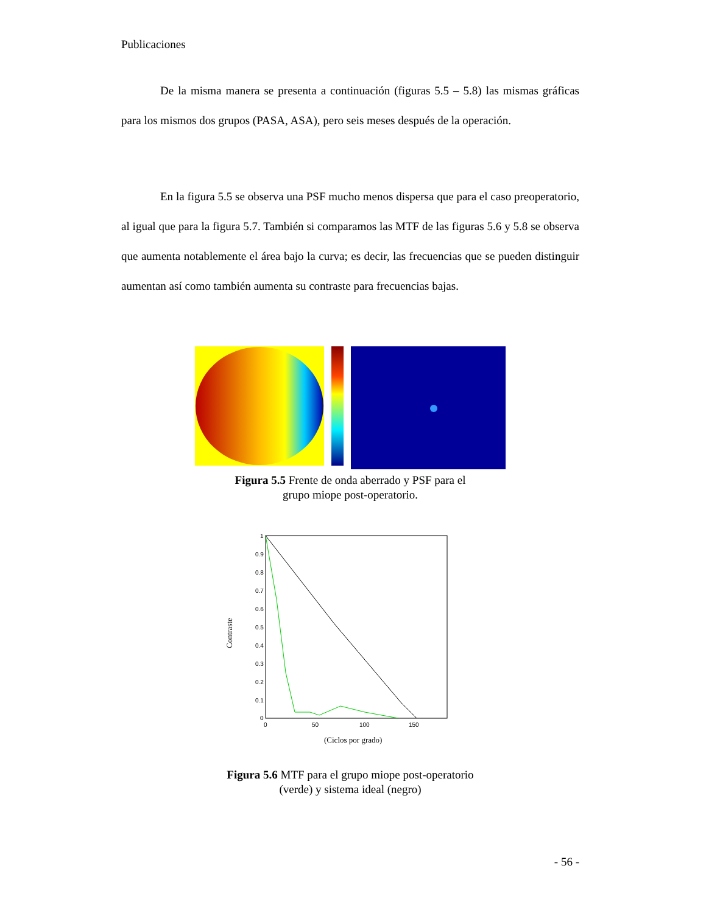Publicaciones
De la misma manera se presenta a continuación (figuras 5.5 – 5.8) las mismas gráficas para los mismos dos grupos (PASA, ASA), pero seis meses después de la operación.
En la figura 5.5 se observa una PSF mucho menos dispersa que para el caso preoperatorio, al igual que para la figura 5.7. También si comparamos las MTF de las figuras 5.6 y 5.8 se observa que aumenta notablemente el área bajo la curva; es decir, las frecuencias que se pueden distinguir aumentan así como también aumenta su contraste para frecuencias bajas.
Figura 5.5 Frente de onda aberrado y PSF para el
grupo miope post-operatorio.
1
0.9
0.8
0.7
0.6
0.5
0.4
0.3
0.2
0.1
0
0
50
100
150
Contraste
(Ciclos por grado)
Figura 5.6 MTF para el grupo miope post-operatorio
(verde) y sistema ideal (negro)
- 56 -